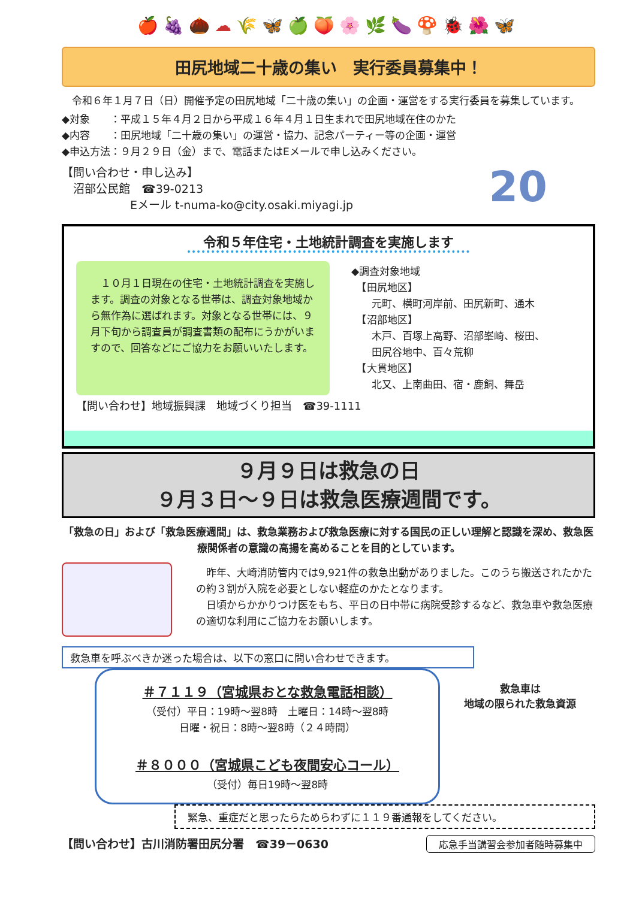🍎🍇🌰☁🌾🦋🍏🍑🌸🌿🍆🍄🐞🌺🦋
田尻地域二十歳の集い　実行委員募集中！
　令和６年１月７日（日）開催予定の田尻地域「二十歳の集い」の企画・運営をする実行委員を募集しています。
◆対象　　：平成１５年４月２日から平成１６年４月１日生まれで田尻地域在住のかた
◆内容　　：田尻地域「二十歳の集い」の運営・協力、記念パーティー等の企画・運営
◆申込方法：９月２９日（金）まで、電話またはEメールで申し込みください。
【問い合わせ・申し込み】
　沼部公民館　☎39-0213
　　　　　　Eメール t-numa-ko@city.osaki.miyagi.jp
20
令和５年住宅・土地統計調査を実施します
　１０月１日現在の住宅・土地統計調査を実施します。調査の対象となる世帯は、調査対象地域から無作為に選ばれます。対象となる世帯には、９月下旬から調査員が調査書類の配布にうかがいますので、回答などにご協力をお願いいたします。
◆調査対象地域
　【田尻地区】
　　元町、横町河岸前、田尻新町、通木
　【沼部地区】
　　木戸、百塚上高野、沼部峯崎、桜田、
　　田尻谷地中、百々荒柳
　【大貫地区】
　　北又、上南曲田、宿・鹿飼、舞岳
【問い合わせ】地域振興課　地域づくり担当　☎39-1111
９月９日は救急の日
９月３日～９日は救急医療週間です。
「救急の日」および「救急医療週間」は、救急業務および救急医療に対する国民の正しい理解と認識を深め、救急医療関係者の意識の高揚を高めることを目的としています。
　昨年、大崎消防管内では9,921件の救急出動がありました。このうち搬送されたかたの約３割が入院を必要としない軽症のかたとなります。
　日頃からかかりつけ医をもち、平日の日中帯に病院受診するなど、救急車や救急医療の適切な利用にご協力をお願いします。
救急車を呼ぶべきか迷った場合は、以下の窓口に問い合わせできます。
＃７１１９（宮城県おとな救急電話相談）
（受付）平日：19時～翌8時　土曜日：14時～翌8時
日曜・祝日：8時～翌8時（２４時間）
＃８０００（宮城県こども夜間安心コール）
（受付）毎日19時～翌8時
救急車は
地域の限られた救急資源
緊急、重症だと思ったらためらわずに１１９番通報をしてください。
【問い合わせ】古川消防署田尻分署　☎39－0630 応急手当講習会参加者随時募集中